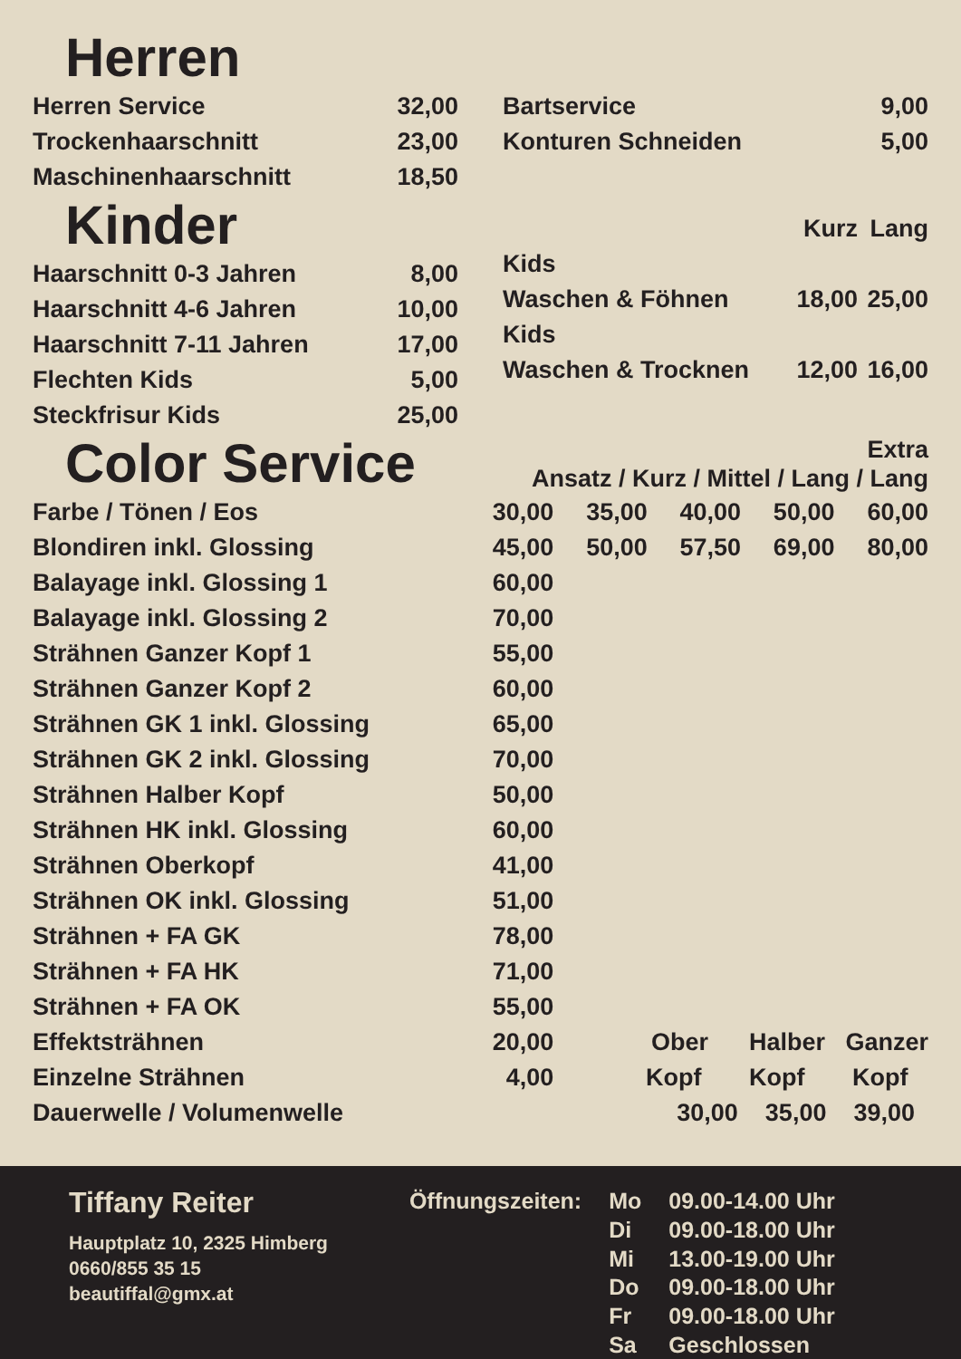Herren
| Herren Service | 32,00 |
| Trockenhaarschnitt | 23,00 |
| Maschinenhaarschnitt | 18,50 |
| Bartservice | 9,00 |
| Konturen Schneiden | 5,00 |
Kinder
| Haarschnitt 0-3 Jahren | 8,00 |
| Haarschnitt 4-6 Jahren | 10,00 |
| Haarschnitt 7-11 Jahren | 17,00 |
| Flechten Kids | 5,00 |
| Steckfrisur Kids | 25,00 |
| | Kurz | Lang |
| Kids | | |
| Waschen & Föhnen | 18,00 | 25,00 |
| Kids | | |
| Waschen & Trocknen | 12,00 | 16,00 |
| Color Service | Extra Ansatz / Kurz / Mittel / Lang / Lang | | | | |
| Farbe / Tönen / Eos | 30,00 | 35,00 | 40,00 | 50,00 | 60,00 |
| Blondiren inkl. Glossing | 45,00 | 50,00 | 57,50 | 69,00 | 80,00 |
| Balayage inkl. Glossing 1 | 60,00 | | | | |
| Balayage inkl. Glossing 2 | 70,00 | | | | |
| Strähnen Ganzer Kopf 1 | 55,00 | | | | |
| Strähnen Ganzer Kopf 2 | 60,00 | | | | |
| Strähnen GK 1 inkl. Glossing | 65,00 | | | | |
| Strähnen GK 2 inkl. Glossing | 70,00 | | | | |
| Strähnen Halber Kopf | 50,00 | | | | |
| Strähnen HK inkl. Glossing | 60,00 | | | | |
| Strähnen Oberkopf | 41,00 | | | | |
| Strähnen OK inkl. Glossing | 51,00 | | | | |
| Strähnen + FA GK | 78,00 | | | | |
| Strähnen + FA HK | 71,00 | | | | |
| Strähnen + FA OK | 55,00 | | | | |
| Effektsträhnen | 20,00 | Ober Halber Ganzer | | | |
| Einzelne Strähnen | 4,00 | Kopf Kopf Kopf | | | |
| Dauerwelle / Volumenwelle | | 30,00 35,00 39,00 | | | |
Tiffany Reiter
Hauptplatz 10, 2325 Himberg
0660/855 35 15
beautiffal@gmx.at
| Öffnungszeiten: | Mo | 09.00-14.00 Uhr |
| | Di | 09.00-18.00 Uhr |
| | Mi | 13.00-19.00 Uhr |
| | Do | 09.00-18.00 Uhr |
| | Fr | 09.00-18.00 Uhr |
| | Sa | Geschlossen |